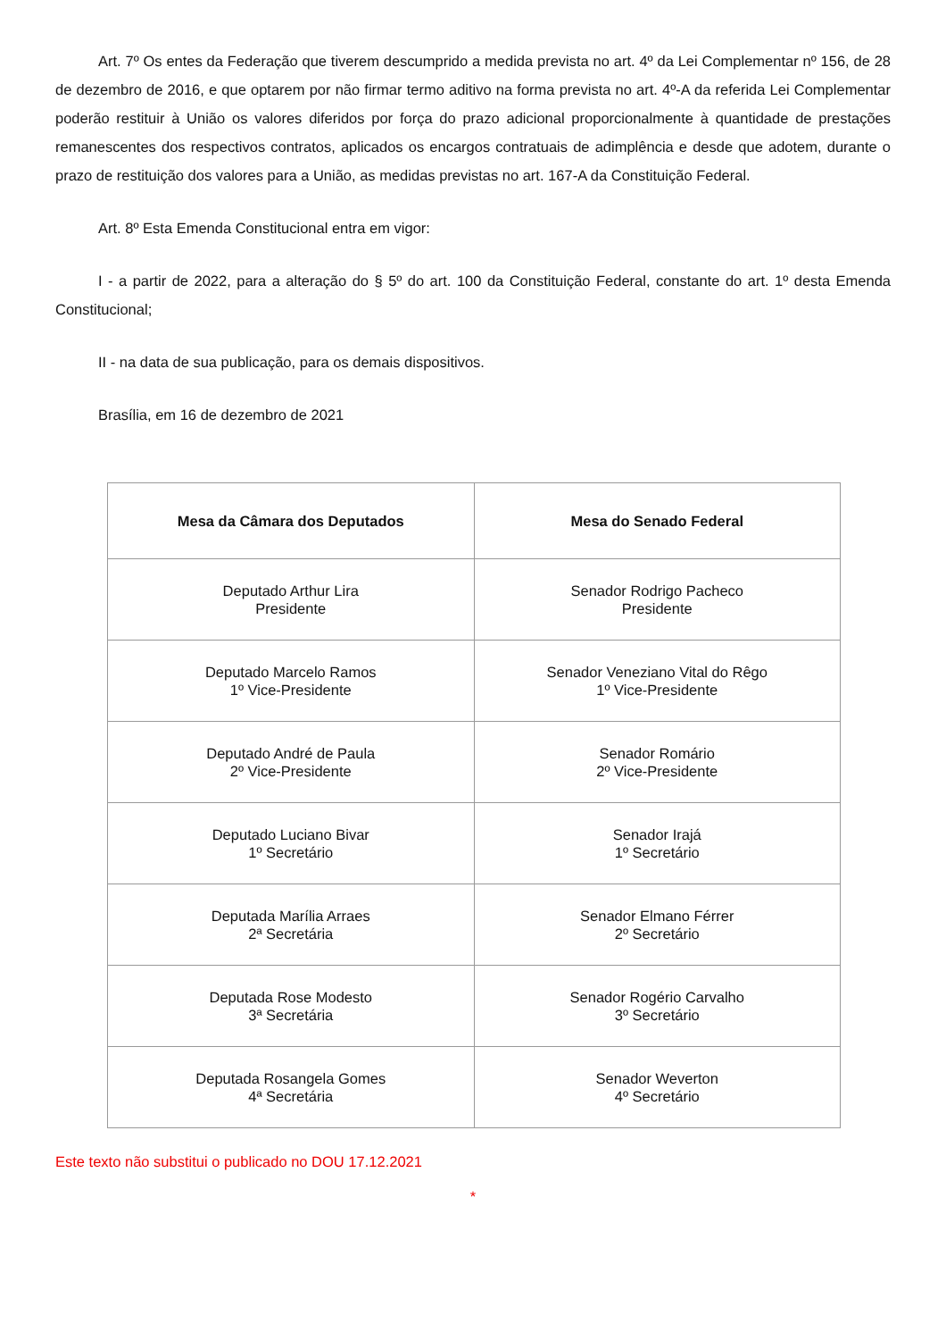Art. 7º Os entes da Federação que tiverem descumprido a medida prevista no art. 4º da Lei Complementar nº 156, de 28 de dezembro de 2016, e que optarem por não firmar termo aditivo na forma prevista no art. 4º-A da referida Lei Complementar poderão restituir à União os valores diferidos por força do prazo adicional proporcionalmente à quantidade de prestações remanescentes dos respectivos contratos, aplicados os encargos contratuais de adimplência e desde que adotem, durante o prazo de restituição dos valores para a União, as medidas previstas no art. 167-A da Constituição Federal.
Art. 8º Esta Emenda Constitucional entra em vigor:
I - a partir de 2022, para a alteração do § 5º do art. 100 da Constituição Federal, constante do art. 1º desta Emenda Constitucional;
II - na data de sua publicação, para os demais dispositivos.
Brasília, em 16 de dezembro de 2021
| Mesa da Câmara dos Deputados | Mesa do Senado Federal |
| --- | --- |
| Deputado Arthur Lira Presidente | Senador Rodrigo Pacheco Presidente |
| Deputado Marcelo Ramos 1º Vice-Presidente | Senador Veneziano Vital do Rêgo 1º Vice-Presidente |
| Deputado André de Paula 2º Vice-Presidente | Senador Romário 2º Vice-Presidente |
| Deputado Luciano Bivar 1º Secretário | Senador Irajá 1º Secretário |
| Deputada Marília Arraes 2ª Secretária | Senador Elmano Férrer 2º Secretário |
| Deputada Rose Modesto 3ª Secretária | Senador Rogério Carvalho 3º Secretário |
| Deputada Rosangela Gomes 4ª Secretária | Senador Weverton 4º Secretário |
Este texto não substitui o publicado no DOU 17.12.2021
*